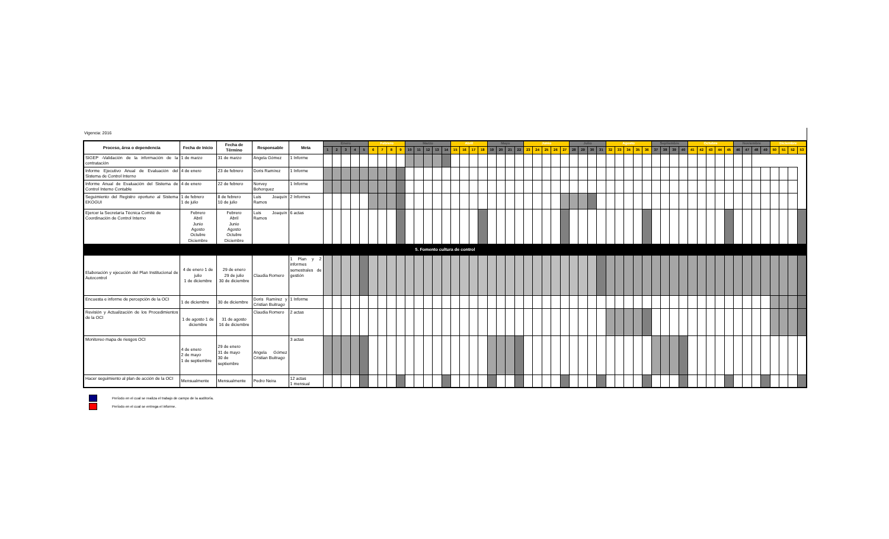Vigencia: 2016
| Proceso, área o dependencia | Fecha de Inicio | Fecha de Término | Responsable | Meta | Enero | | | | | Febrero | | | | Marzo | | | | | Abril | | | | Mayo | | | | Junio | | | | | Julio | | | | Agosto | | | | | Septiembre | | | | Octubre | | | | | Noviembre | | | | Diciembre | | | |
| --- | --- | --- | --- | --- | --- | --- | --- | --- | --- | --- | --- | --- | --- | --- | --- | --- | --- | --- | --- | --- | --- | --- | --- | --- | --- | --- | --- | --- | --- | --- | --- | --- | --- | --- | --- | --- | --- | --- | --- | --- | --- | --- | --- | --- | --- | --- | --- | --- | --- | --- | --- | --- | --- | --- | --- | --- | --- |
| | | | | | 1 | 2 | 3 | 4 | 5 | 6 | 7 | 8 | 9 | 10 | 11 | 12 | 13 | 14 | 15 | 16 | 17 | 18 | 19 | 20 | 21 | 22 | 23 | 24 | 25 | 26 | 27 | 28 | 29 | 30 | 31 | 32 | 33 | 34 | 35 | 36 | 37 | 38 | 39 | 40 | 41 | 42 | 43 | 44 | 45 | 46 | 47 | 48 | 49 | 50 | 51 | 52 | 53 |
| SIGEP -Validación de la información de la contratación | 1 de marzo | 31 de marzo | Angela Gómez | 1 Informe | | | | | | | | | | | | | | | | | | | | | | | | | | | | | | | | | | | | | | | | | | | | | | | | | | | | | |
| Informe Ejecutivo Anual de Evaluación del Sistema de Control Interno | 4 de enero | 23 de febrero | Doris Ramírez | 1 Informe | | | | | | | | | | | | | | | | | | | | | | | | | | | | | | | | | | | | | | | | | | | | | | | | | | | | | |
| Informe Anual de Evaluación del Sistema de Control Interno Contable | 4 de enero | 22 de febrero | Norvey Bohorquez | 1 Informe | | | | | | | | | | | | | | | | | | | | | | | | | | | | | | | | | | | | | | | | | | | | | | | | | | | | | |
| Seguimiento del Registro oportuno al Sistema EKOGUI | 1 de febrero 1 de julio | 8 de febrero 10 de julio | Luis Joaquín Ramos | 2 Informes | | | | | | | | | | | | | | | | | | | | | | | | | | | | | | | | | | | | | | | | | | | | | | | | | | | | | |
| Ejercer la Secretaría Técnica Comité de Coordinación de Control Interno | Febrero Abril Junio Agosto Octubre Diciembre | Febrero Abril Junio Agosto Octubre Diciembre | Luis Joaquín Ramos | 6 actas | | | | | | | | | | | | | | | | | | | | | | | | | | | | | | | | | | | | | | | | | | | | | | | | | | | | | |
| 5. Fomento cultura de control | | | | | | | | | | | | | | | | | | | | | | | | | | | | | | | | | | | | | | | | | | | | | | | | | | | | | | | | | |
| Elaboración y ejecución del Plan Institucional de Autocontrol | 4 de enero 1 de julio 1 de diciembre | 29 de enero 29 de julio 30 de diciembre | Claudia Romero | 1 Plan y 2 informes semestrales de gestión | | | | | | | | | | | | | | | | | | | | | | | | | | | | | | | | | | | | | | | | | | | | | | | | | | | | | |
| Encuesta e informe de percepción de la OCI | 1 de diciembre | 30 de diciembre | Doris Ramírez y Cristian Buitrago | 1 Informe | | | | | | | | | | | | | | | | | | | | | | | | | | | | | | | | | | | | | | | | | | | | | | | | | | | | | |
| Revisión y Actualización de los Procedimientos de la OCI | 1 de agosto 1 de diciembre | 31 de agosto 16 de diciembre | Claudia Romero | 2 actas | | | | | | | | | | | | | | | | | | | | | | | | | | | | | | | | | | | | | | | | | | | | | | | | | | | | | |
| Monitoreo mapa de riesgos OCI | 4 de enero 2 de mayo 1 de septiembre | 29 de enero 31 de mayo 30 de septiembre | Angela Gómez Cristian Buitrago | 3 actas | | | | | | | | | | | | | | | | | | | | | | | | | | | | | | | | | | | | | | | | | | | | | | | | | | | | | |
| Hacer seguimiento al plan de acción de la OCI | Mensualmente | Mensualmente | Pedro Neira | 12 actas 1 mensual | | | | | | | | | | | | | | | | | | | | | | | | | | | | | | | | | | | | | | | | | | | | | | | | | | | | | |
Período en el cual se realiza el trabajo de campo de la auditoría.
Período en el cual se entrega el informe.